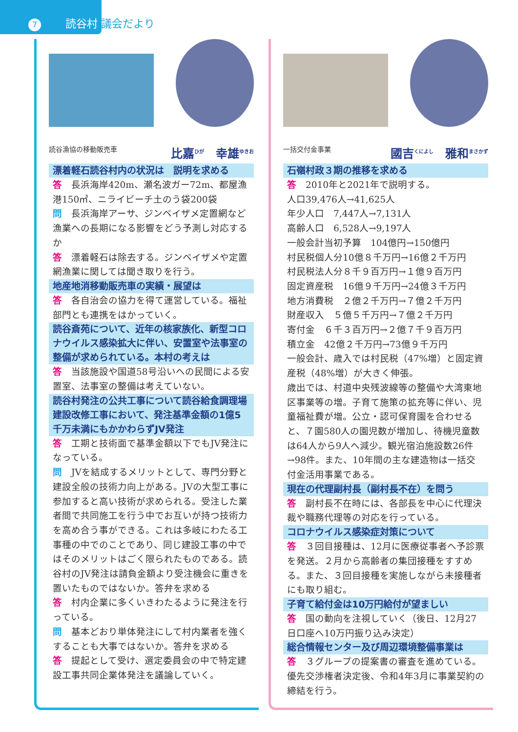7 読谷村 議会だより
読谷漁協の移動販売車 比嘉<sup>ひが</sup>　幸雄<sup>ゆきお</sup>
漂着軽石読谷村内の状況は　説明を求める
答　長浜海岸420m、瀬名波ガー72m、都屋漁港150㎥、ニライビーチ土のう袋200袋
問　長浜海岸アーサ、ジンベイザメ定置網など漁業への長期になる影響をどう予測し対応するか
答　漂着軽石は除去する。ジンベイザメや定置網漁業に関しては聞き取りを行う。
地産地消移動販売車の実績・展望は
答　各自治会の協力を得て運営している。福祉部門とも連携をはかっていく。
読谷斎苑について、近年の核家族化、新型コロナウイルス感染拡大に伴い、安置室や法事室の整備が求められている。本村の考えは
答　当該施設や国道58号沿いへの民間による安置室、法事室の整備は考えていない。
読谷村発注の公共工事について読谷給食調理場建設改修工事において、発注基準金額の1億5千万未満にもかかわらずJV発注
答　工期と技術面で基準金額以下でもJV発注になっている。
問　JVを結成するメリットとして、専門分野と建設全般の技術力向上がある。JVの大型工事に参加すると高い技術が求められる。受注した業者間で共同施工を行う中でお互いが持つ技術力を高め合う事ができる。これは多岐にわたる工事種の中でのことであり、同じ建設工事の中ではそのメリットはごく限られたものである。読谷村のJV発注は請負金額より受注機会に重きを置いたものではないか。答弁を求める
答　村内企業に多くいきわたるように発注を行っている。
問　基本どおり単体発注にして村内業者を強くすることも大事ではないか。答弁を求める
答　提起として受け、選定委員会の中で特定建設工事共同企業体発注を議論していく。
一括交付金事業 國吉<sup>くによし</sup>　雅和<sup>まさかず</sup>
石嶺村政３期の推移を求める
答　2010年と2021年で説明する。
人口39,476人→41,625人
年少人口　7,447人→7,131人
高齢人口　6,528人→9,197人
一般会計当初予算　104億円→150億円
村民税個人分10億８千万円→16億２千万円
村民税法人分８千９百万円→１億９百万円
固定資産税　16億９千万円→24億３千万円
地方消費税　２億２千万円→７億２千万円
財産収入　５億５千万円→７億２千万円
寄付金　６千３百万円→２億７千９百万円
積立金　42億２千万円→73億９千万円
一般会計、歳入では村民税（47%増）と固定資産税（48%増）が大きく伸張。
歳出では、村道中央残波線等の整備や大湾東地区事業等の増。子育て施策の拡充等に伴い、児童福祉費が増。公立・認可保育園を合わせると、７園580人の園児数が増加し、待機児童数は64人から9人へ減少。観光宿泊施設数26件→98件。また、10年間の主な建造物は一括交付金活用事業である。
現在の代理副村長（副村長不在）を問う
答　副村長不在時には、各部長を中心に代理決裁や職務代理等の対応を行っている。
コロナウイルス感染症対策について
答　３回目接種は、12月に医療従事者へ予診票を発送。２月から高齢者の集団接種をすすめる。また、３回目接種を実施しながら未接種者にも取り組む。
子育て給付金は10万円給付が望ましい
答　国の動向を注視していく（後日、12月27日口座へ10万円振り込み決定）
総合情報センター及び周辺環境整備事業は
答　３グループの提案書の審査を進めている。優先交渉権者決定後、令和4年3月に事業契約の締結を行う。